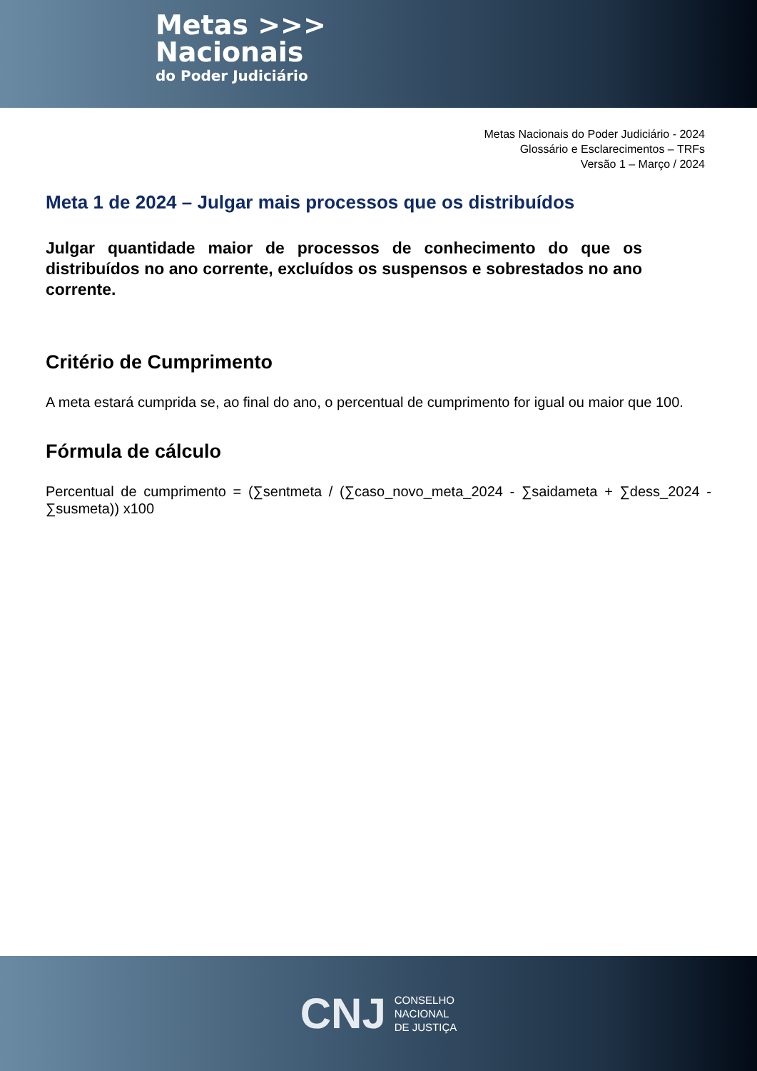Metas >>>
Nacionais
do Poder Judiciário
Metas Nacionais do Poder Judiciário - 2024
Glossário e Esclarecimentos – TRFs
Versão 1 – Março / 2024
Meta 1 de 2024 – Julgar mais processos que os distribuídos
Julgar quantidade maior de processos de conhecimento do que os distribuídos no ano corrente, excluídos os suspensos e sobrestados no ano corrente.
Critério de Cumprimento
A meta estará cumprida se, ao final do ano, o percentual de cumprimento for igual ou maior que 100.
Fórmula de cálculo
Percentual de cumprimento = (∑sentmeta / (∑caso_novo_meta_2024 - ∑saidameta + ∑dess_2024 - ∑susmeta)) x100
CNJ CONSELHO
NACIONAL
DE JUSTIÇA